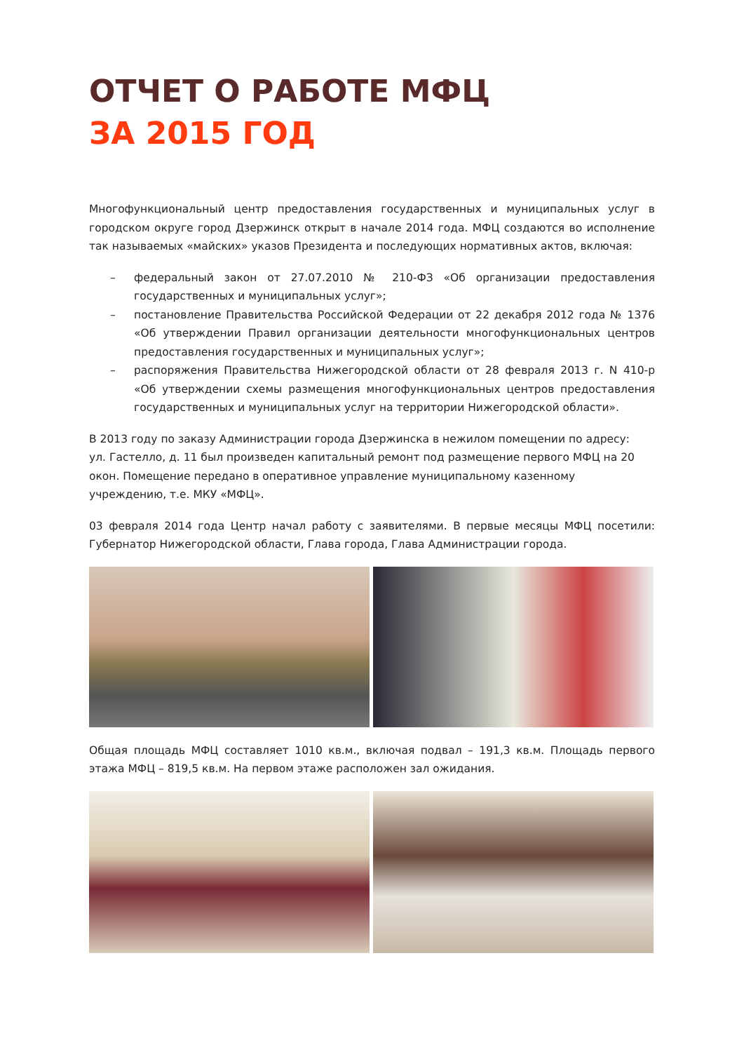ОТЧЕТ О РАБОТЕ МФЦ
ЗА 2015 ГОД
Многофункциональный центр предоставления государственных и муниципальных услуг в городском округе город Дзержинск открыт в начале 2014 года. МФЦ создаются во исполнение так называемых «майских» указов Президента и последующих нормативных актов, включая:
– федеральный закон от 27.07.2010 № 210-ФЗ «Об организации предоставления государственных и муниципальных услуг»;
– постановление Правительства Российской Федерации от 22 декабря 2012 года № 1376 «Об утверждении Правил организации деятельности многофункциональных центров предоставления государственных и муниципальных услуг»;
– распоряжения Правительства Нижегородской области от 28 февраля 2013 г. N 410-р «Об утверждении схемы размещения многофункциональных центров предоставления государственных и муниципальных услуг на территории Нижегородской области».
В 2013 году по заказу Администрации города Дзержинска в нежилом помещении по адресу:
ул. Гастелло, д. 11 был произведен капитальный ремонт под размещение первого МФЦ на 20 окон. Помещение передано в оперативное управление муниципальному казенному учреждению, т.е. МКУ «МФЦ».
03 февраля 2014 года Центр начал работу с заявителями. В первые месяцы МФЦ посетили: Губернатор Нижегородской области, Глава города, Глава Администрации города.
Общая площадь МФЦ составляет 1010 кв.м., включая подвал – 191,3 кв.м. Площадь первого этажа МФЦ – 819,5 кв.м. На первом этаже расположен зал ожидания.